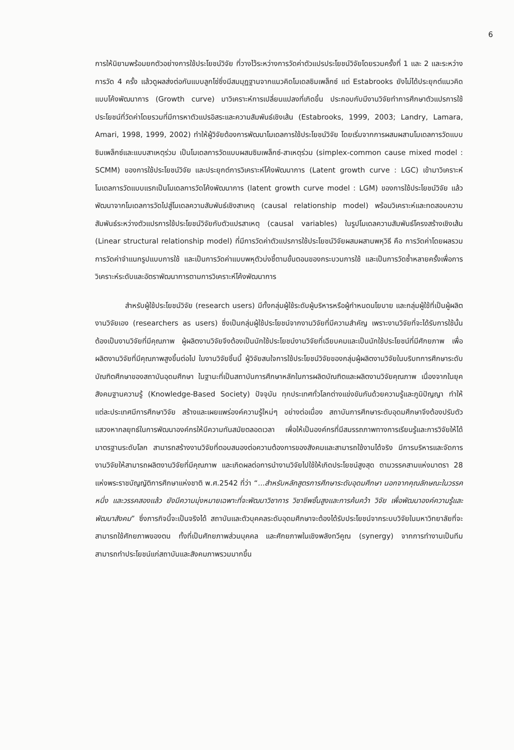6
การให้นิยามพร้อมยกตัวอย่างการใช้ประโยชน์วิจัย ที่วางไว้ระหว่างการวัดค่าตัวแปรประโยชน์วิจัยโดยรวมครั้งที่ 1 และ 2 และระหว่างการวัด 4 ครั้ง แล้วดูผลส่งต่อกันแบบลูกโซ่ซึ่งมีสมมุฏฐานจากแนวคิดโมเดลซิมเพล็กซ์ แต่ Estabrooks ยังไม่ได้ประยุกต์แนวคิดแบบโค้งพัฒนาการ (Growth curve) มาวิเคราะห์การเปลี่ยนแปลงที่เกิดขึ้น ประกอบกับมีงานวิจัยทำการศึกษาตัวแปรการใช้ประโยชน์ที่วัดค่าโดยรวมที่มีการหาตัวแปรอิสระและความสัมพันธ์เชิงเส้น (Estabrooks, 1999, 2003; Landry, Lamara, Amari, 1998, 1999, 2002) ทำให้ผู้วิจัยต้องการพัฒนาโมเดลการใช้ประโยชน์วิจัย โดยเริ่มจากการผสมผสานโมเดลการวัดแบบซิมเพล็กซ์และแบบสาเหตุร่วม เป็นโมเดลการวัดแบบผสมซิมเพล็กซ์-สาเหตุร่วม (simplex-common cause mixed model : SCMM) ของการใช้ประโยชน์วิจัย และประยุกต์การวิเคราะห์โค้งพัฒนาการ (Latent growth curve : LGC) เข้ามาวิเคราะห์โมเดลการวัดแบบแรกเป็นโมเดลการวัดโค้งพัฒนาการ (latent growth curve model : LGM) ของการใช้ประโยชน์วิจัย แล้วพัฒนาจากโมเดลการวัดไปสู่โมเดลความสัมพันธ์เชิงสาเหตุ (causal relationship model) พร้อมวิเคราะห์และทดสอบความสัมพันธ์ระหว่างตัวแปรการใช้ประโยชน์วิจัยกับตัวแปรสาเหตุ (causal variables) ในรูปโมเดลความสัมพันธ์โครงสร้างเชิงเส้น (Linear structural relationship model) ที่มีการวัดค่าตัวแปรการใช้ประโยชน์วิจัยผสมผสานพหุวิธี คือ การวัดค่าโดยผลรวม การวัดค่าจำแนกรูปแบบการใช้ และเป็นการวัดค่าแบบพหุตัวบ่งชี้ตามขั้นตอนของกระบวนการใช้ และเป็นการวัดซ้ำหลายครั้งเพื่อการวิเคราะห์ระดับและอัตราพัฒนาการตามการวิเคราะห์โค้งพัฒนาการ
สำหรับผู้ใช้ประโยชน์วิจัย (research users) มีทั้งกลุ่มผู้ใช้ระดับผู้บริหารหรือผู้กำหนดนโยบาย และกลุ่มผู้ใช้ที่เป็นผู้ผลิตงานวิจัยเอง (researchers as users) ซึ่งเป็นกลุ่มผู้ใช้ประโยชน์จากงานวิจัยที่มีความสำคัญ เพราะงานวิจัยที่จะได้รับการใช้นั้นต้องเป็นงานวิจัยที่มีคุณภาพ ผู้ผลิตงานวิจัยจึงต้องเป็นนักใช้ประโยชน์งานวิจัยที่เฉียบคมและเป็นนักใช้ประโยชน์ที่มีศักยภาพ เพื่อผลิตงานวิจัยที่มีคุณภาพสูงขึ้นต่อไป ในงานวิจัยชิ้นนี้ ผู้วิจัยสนใจการใช้ประโยชน์วิจัยของกลุ่มผู้ผลิตงานวิจัยในบริบทการศึกษาระดับบัณฑิตศึกษาของสถาบันอุดมศึกษา ในฐานะที่เป็นสถาบันการศึกษาหลักในการผลิตบัณฑิตและผลิตงานวิจัยคุณภาพ เนื่องจากในยุคสังคมฐานความรู้ (Knowledge-Based Society) ปัจจุบัน ทุกประเทศทั่วโลกต่างแข่งขันกันด้วยความรู้และภูมิปัญญา ทำให้แต่ละประเทศมีการศึกษาวิจัย สร้างและเผยแพร่องค์ความรู้ใหม่ๆ อย่างต่อเนื่อง สถาบันการศึกษาระดับอุดมศึกษาจึงต้องปรับตัว แสวงหากลยุทธ์ในการพัฒนาองค์กรให้มีความทันสมัยตลอดเวลา เพื่อให้เป็นองค์กรที่มีสมรรถภาพทางการเรียนรู้และการวิจัยให้ได้มาตรฐานระดับโลก สามารถสร้างงานวิจัยที่ตอบสนองต่อความต้องการของสังคมและสามารถใช้งานได้จริง มีการบริหารและจัดการงานวิจัยให้สามารถผลิตงานวิจัยที่มีคุณภาพ และเกิดผลต่อการนำงานวิจัยไปใช้ให้เกิดประโยชน์สูงสุด ตามวรรคสามแห่งมาตรา 28 แห่งพระราชบัญญัติการศึกษาแห่งชาติ พ.ศ.2542 ที่ว่า “...สำหรับหลักสูตรการศึกษาระดับอุดมศึกษา นอกจากคุณลักษณะในวรรคหนึ่ง และวรรคสองแล้ว ยังมีความมุ่งหมายเฉพาะที่จะพัฒนาวิชาการ วิชาชีพชั้นสูงและการค้นคว้า วิจัย เพื่อพัฒนาองค์ความรู้และพัฒนาสังคม” ซึ่งภารกิจนี้จะเป็นจริงได้ สถาบันและตัวบุคคลระดับอุดมศึกษาจะต้องได้รับประโยชน์จากระบบวิจัยในมหาวิทยาลัยที่จะสามารถใช้ศักยภาพของตน ทั้งที่เป็นศักยภาพส่วนบุคคล และศักยภาพในเชิงพลังทวีคูณ (synergy) จากการทำงานเป็นทีม สามารถทำประโยชน์แก่สถาบันและสังคมภาพรวมมากขึ้น